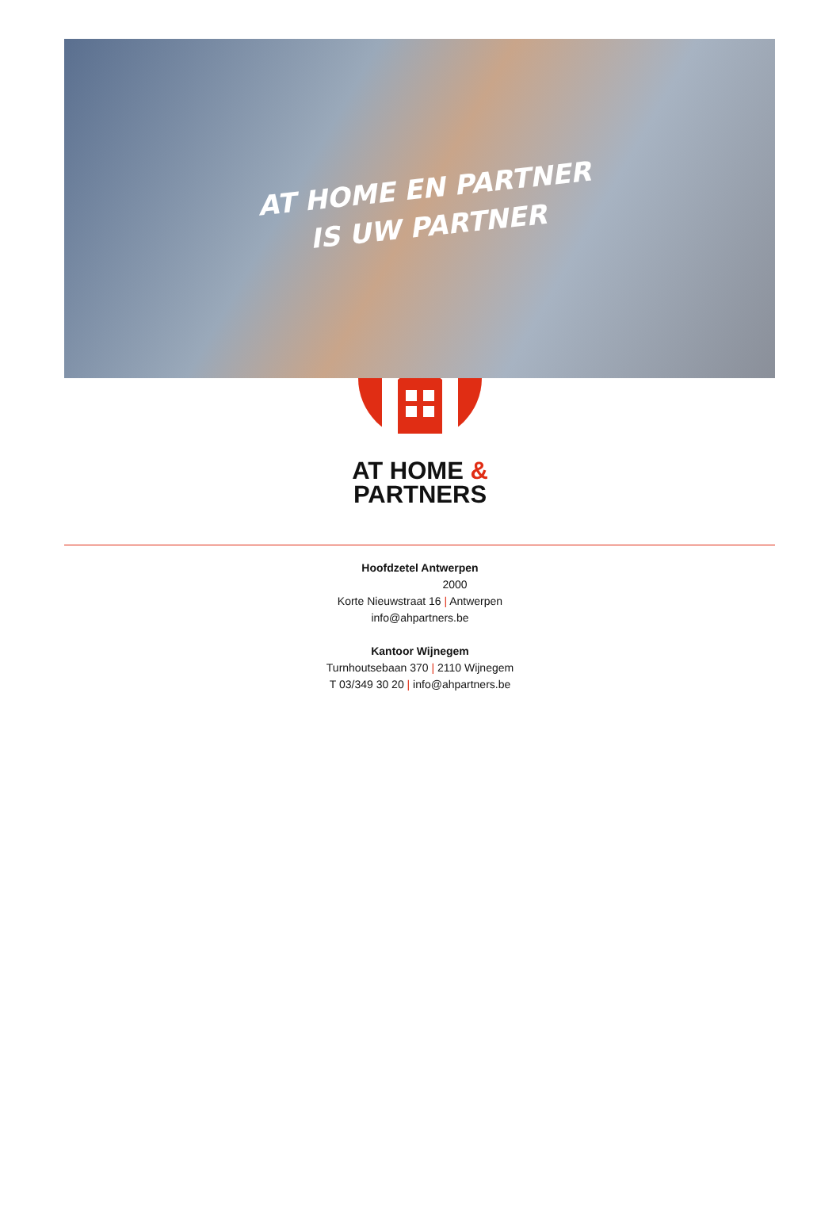AT HOME EN PARTNER
IS UW PARTNER
AT HOME &
PARTNERS
Hoofdzetel Antwerpen
2000
Korte Nieuwstraat 16 | Antwerpen
info@ahpartners.be
Kantoor Wijnegem
Turnhoutsebaan 370 | 2110 Wijnegem
T 03/349 30 20 | info@ahpartners.be